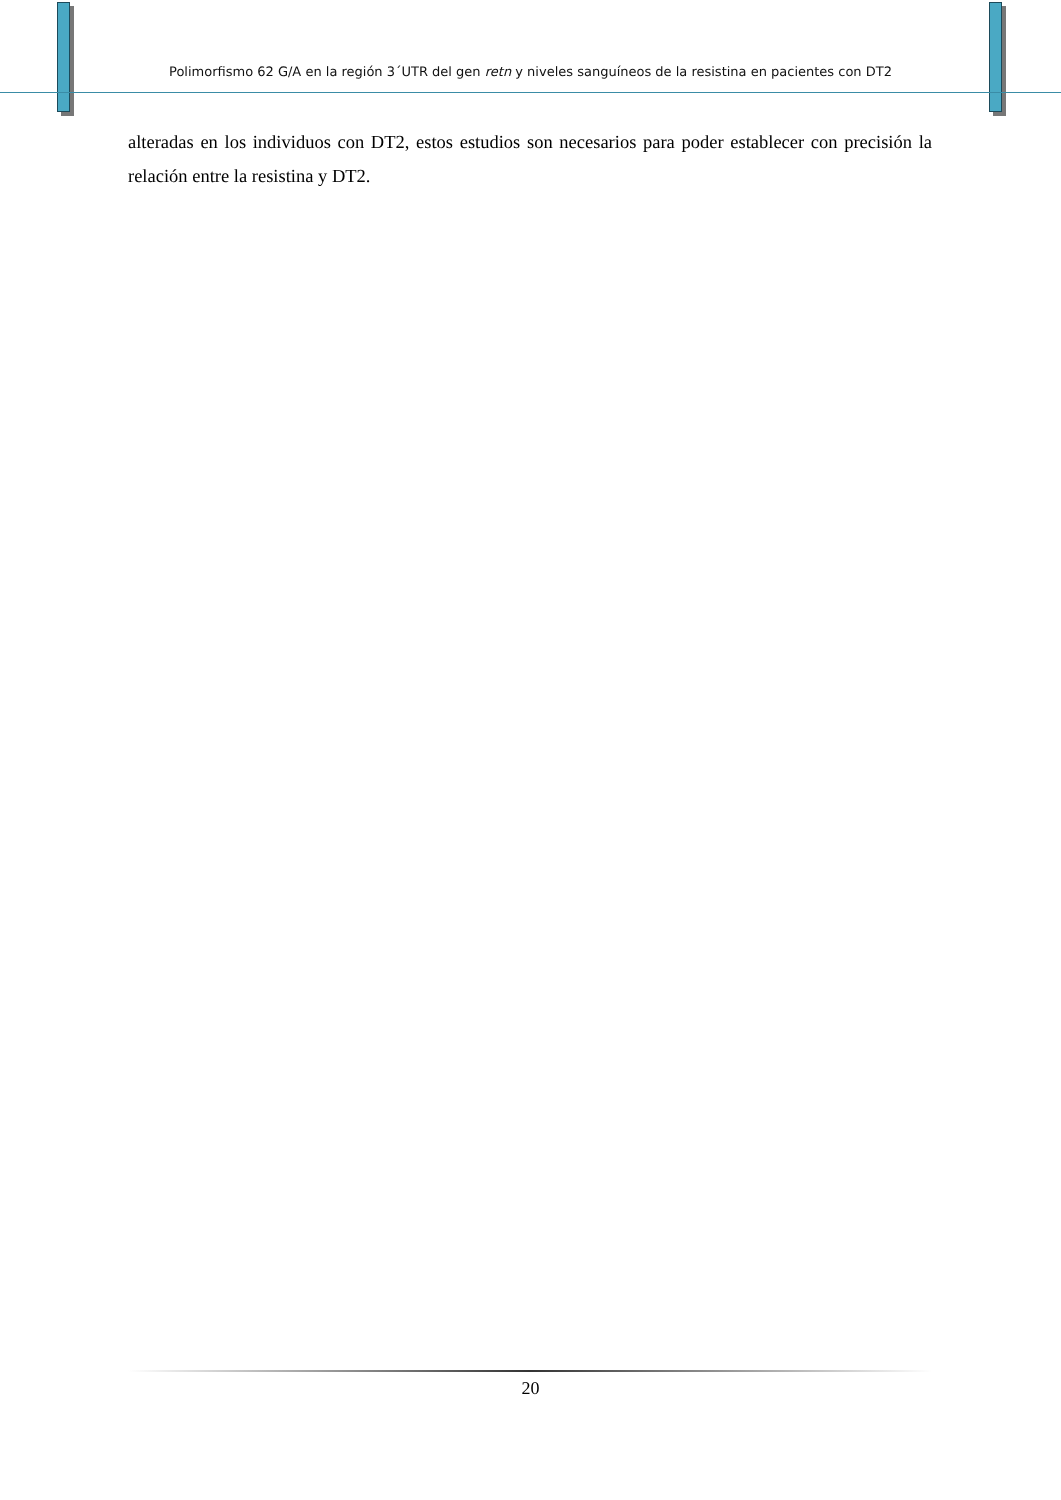Polimorfismo 62 G/A en la región 3´UTR del gen retn y niveles sanguíneos de la resistina en pacientes con DT2
alteradas en los individuos con DT2, estos estudios son necesarios para poder establecer con precisión la relación entre la resistina y DT2.
20